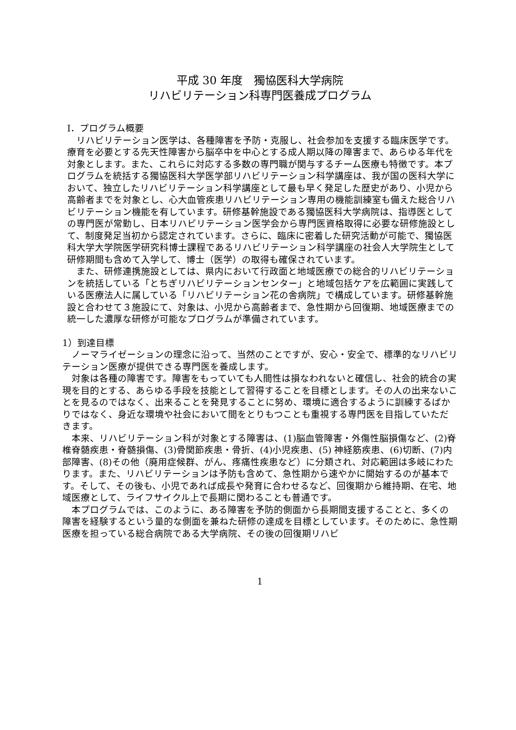平成 30 年度　獨協医科大学病院
リハビリテーション科専門医養成プログラム
Ⅰ．プログラム概要
　リハビリテーション医学は、各種障害を予防・克服し、社会参加を支援する臨床医学です。療育を必要とする先天性障害から脳卒中を中心とする成人期以降の障害まで、あらゆる年代を対象とします。また、これらに対応する多数の専門職が関与するチーム医療も特徴です。本プログラムを統括する獨協医科大学医学部リハビリテーション科学講座は、我が国の医科大学において、独立したリハビリテーション科学講座として最も早く発足した歴史があり、小児から高齢者までを対象とし、心大血管疾患リハビリテーション専用の機能訓練室も備えた総合リハビリテーション機能を有しています。研修基幹施設である獨協医科大学病院は、指導医としての専門医が常勤し、日本リハビリテーション医学会から専門医資格取得に必要な研修施設として、制度発足当初から認定されています。さらに、臨床に密着した研究活動が可能で、獨協医科大学大学院医学研究科博士課程であるリハビリテーション科学講座の社会人大学院生として研修期間も含めて入学して、博士（医学）の取得も確保されています。
　また、研修連携施設としては、県内において行政面と地域医療での総合的リハビリテーションを統括している「とちぎリハビリテーションセンター」と地域包括ケアを広範囲に実践している医療法人に属している「リハビリテーション花の舎病院」で構成しています。研修基幹施設と合わせて３施設にて、対象は、小児から高齢者まで、急性期から回復期、地域医療までの統一した濃厚な研修が可能なプログラムが準備されています。
1）到達目標
　ノーマライゼーションの理念に沿って、当然のことですが、安心・安全で、標準的なリハビリテーション医療が提供できる専門医を養成します。
　対象は各種の障害です。障害をもっていても人間性は損なわれないと確信し、社会的統合の実現を目的とする、あらゆる手段を技能として習得することを目標とします。その人の出来ないことを見るのではなく、出来ることを発見することに努め、環境に適合するように訓練するばかりではなく、身近な環境や社会において間をとりもつことも重視する専門医を目指していただきます。
　本来、リハビリテーション科が対象とする障害は、(1)脳血管障害・外傷性脳損傷など、(2)脊椎脊髄疾患・脊髄損傷、(3)骨関節疾患・骨折、(4)小児疾患、(5) 神経筋疾患、(6)切断、(7)内部障害、(8)その他（廃用症候群、がん、疼痛性疾患など）に分類され、対応範囲は多岐にわたります。また、リハビリテーションは予防も含めて、急性期から速やかに開始するのが基本です。そして、その後も、小児であれば成長や発育に合わせるなど、回復期から維持期、在宅、地域医療として、ライフサイクル上で長期に関わることも普通です。
　本プログラムでは、このように、ある障害を予防的側面から長期間支援することと、多くの障害を経験するという量的な側面を兼ねた研修の達成を目標としています。そのために、急性期医療を担っている総合病院である大学病院、その後の回復期リハビ
1